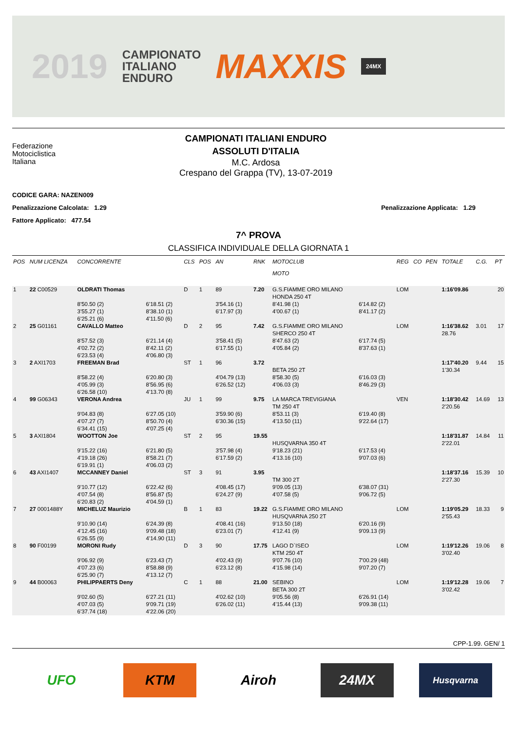2019 CAMPIONATO
ITALIANO
ENDURO MAXXIS 24MX
Federazione
Motociclistica
Italiana
CAMPIONATI ITALIANI ENDURO
ASSOLUTI D'ITALIA
M.C. Ardosa
Crespano del Grappa (TV), 13-07-2019
CODICE GARA: NAZEN009
Penalizzazione Calcolata: 1.29 Penalizzazione Applicata: 1.29
Fattore Applicato: 477.54
7^ PROVA
CLASSIFICA INDIVIDUALE DELLA GIORNATA 1
| POS | NUM LICENZA | CONCORRENTE | | CLS | POS | AN | RNK | MOTOCLUB MOTO | | REG | CO | PEN | TOTALE | C.G. | PT |
| --- | --- | --- | --- | --- | --- | --- | --- | --- | --- | --- | --- | --- | --- | --- | --- |
| 1 | 22 C00529 | OLDRATI Thomas 8'50.50 (2) 3'55.27 (1) 6'25.21 (6) | 6'18.51 (2) 8'38.10 (1) 4'11.50 (6) | D | 1 | 89 3'54.16 (1) 6'17.97 (3) | 7.20 | G.S.FIAMME ORO MILANO HONDA 250 4T 8'41.98 (1) 4'00.67 (1) | 6'14.82 (2) 8'41.17 (2) | LOM | | | 1:16'09.86 | | 20 |
| 2 | 25 G01161 | CAVALLO Matteo 8'57.52 (3) 4'02.72 (2) 6'23.53 (4) | 6'21.14 (4) 8'42.11 (2) 4'06.80 (3) | D | 2 | 95 3'58.41 (5) 6'17.55 (1) | 7.42 | G.S.FIAMME ORO MILANO SHERCO 250 4T 8'47.63 (2) 4'05.84 (2) | 6'17.74 (5) 8'37.63 (1) | LOM | | | 1:16'38.62 28.76 | 3.01 | 17 |
| 3 | 2 AXI1703 | FREEMAN Brad 8'58.22 (4) 4'05.99 (3) 6'26.58 (10) | 6'20.80 (3) 8'56.95 (6) 4'13.70 (8) | ST | 1 | 96 4'04.79 (13) 6'26.52 (12) | 3.72 | BETA 250 2T 8'58.30 (5) 4'06.03 (3) | 6'16.03 (3) 8'46.29 (3) | | | | 1:17'40.20 1'30.34 | 9.44 | 15 |
| 4 | 99 G06343 | VERONA Andrea 9'04.83 (8) 4'07.27 (7) 6'34.41 (15) | 6'27.05 (10) 8'50.70 (4) 4'07.25 (4) | JU | 1 | 99 3'59.90 (6) 6'30.36 (15) | 9.75 | LA MARCA TREVIGIANA TM 250 4T 8'53.11 (3) 4'13.50 (11) | 6'19.40 (8) 9'22.64 (17) | VEN | | | 1:18'30.42 2'20.56 | 14.69 | 13 |
| 5 | 3 AXI1804 | WOOTTON Joe 9'15.22 (16) 4'19.18 (26) 6'19.91 (1) | 6'21.80 (5) 8'58.21 (7) 4'06.03 (2) | ST | 2 | 95 3'57.98 (4) 6'17.59 (2) | 19.55 | HUSQVARNA 350 4T 9'18.23 (21) 4'13.16 (10) | 6'17.53 (4) 9'07.03 (6) | | | | 1:18'31.87 2'22.01 | 14.84 | 11 |
| 6 | 43 AXI1407 | MCCANNEY Daniel 9'10.77 (12) 4'07.54 (8) 6'20.83 (2) | 6'22.42 (6) 8'56.87 (5) 4'04.59 (1) | ST | 3 | 91 4'08.45 (17) 6'24.27 (9) | 3.95 | TM 300 2T 9'09.05 (13) 4'07.58 (5) | 6'38.07 (31) 9'06.72 (5) | | | | 1:18'37.16 2'27.30 | 15.39 | 10 |
| 7 | 27 0001488Y | MICHELUZ Maurizio 9'10.90 (14) 4'12.45 (16) 6'26.55 (9) | 6'24.39 (8) 9'09.48 (18) 4'14.90 (11) | B | 1 | 83 4'08.41 (16) 6'23.01 (7) | 19.22 | G.S.FIAMME ORO MILANO HUSQVARNA 250 2T 9'13.50 (18) 4'12.41 (9) | 6'20.16 (9) 9'09.13 (9) | LOM | | | 1:19'05.29 2'55.43 | 18.33 | 9 |
| 8 | 90 F00199 | MORONI Rudy 9'06.92 (9) 4'07.23 (6) 6'25.90 (7) | 6'23.43 (7) 8'58.88 (9) 4'13.12 (7) | D | 3 | 90 4'02.43 (9) 6'23.12 (8) | 17.75 | LAGO D`ISEO KTM 250 4T 9'07.76 (10) 4'15.98 (14) | 7'00.29 (48) 9'07.20 (7) | LOM | | | 1:19'12.26 3'02.40 | 19.06 | 8 |
| 9 | 44 B00063 | PHILIPPAERTS Deny 9'02.60 (5) 4'07.03 (5) 6'37.74 (18) | 6'27.21 (11) 9'09.71 (19) 4'22.06 (20) | C | 1 | 88 4'02.62 (10) 6'26.02 (11) | 21.00 | SEBINO BETA 300 2T 9'05.56 (8) 4'15.44 (13) | 6'26.91 (14) 9'09.38 (11) | LOM | | | 1:19'12.28 3'02.42 | 19.06 | 7 |
CPP-1.99. GEN/ 1
UFO KTM Airoh 24MX
Husqvarna